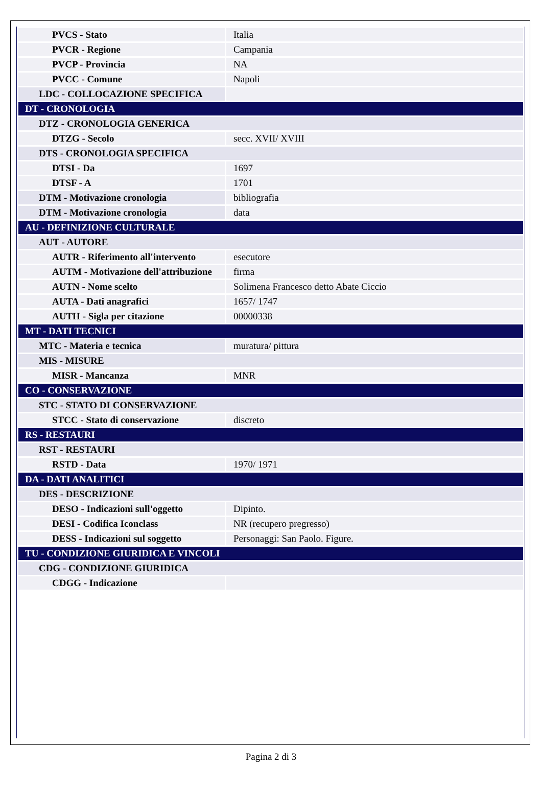| PVCS - Stato | Italia |
| PVCR - Regione | Campania |
| PVCP - Provincia | NA |
| PVCC - Comune | Napoli |
| LDC - COLLOCAZIONE SPECIFICA | |
| DT - CRONOLOGIA | |
| DTZ - CRONOLOGIA GENERICA | |
| DTZG - Secolo | secc. XVII/ XVIII |
| DTS - CRONOLOGIA SPECIFICA | |
| DTSI - Da | 1697 |
| DTSF - A | 1701 |
| DTM - Motivazione cronologia | bibliografia |
| DTM - Motivazione cronologia | data |
| AU - DEFINIZIONE CULTURALE | |
| AUT - AUTORE | |
| AUTR - Riferimento all'intervento | esecutore |
| AUTM - Motivazione dell'attribuzione | firma |
| AUTN - Nome scelto | Solimena Francesco detto Abate Ciccio |
| AUTA - Dati anagrafici | 1657/ 1747 |
| AUTH - Sigla per citazione | 00000338 |
| MT - DATI TECNICI | |
| MTC - Materia e tecnica | muratura/ pittura |
| MIS - MISURE | |
| MISR - Mancanza | MNR |
| CO - CONSERVAZIONE | |
| STC - STATO DI CONSERVAZIONE | |
| STCC - Stato di conservazione | discreto |
| RS - RESTAURI | |
| RST - RESTAURI | |
| RSTD - Data | 1970/ 1971 |
| DA - DATI ANALITICI | |
| DES - DESCRIZIONE | |
| DESO - Indicazioni sull'oggetto | Dipinto. |
| DESI - Codifica Iconclass | NR (recupero pregresso) |
| DESS - Indicazioni sul soggetto | Personaggi: San Paolo. Figure. |
| TU - CONDIZIONE GIURIDICA E VINCOLI | |
| CDG - CONDIZIONE GIURIDICA | |
| CDGG - Indicazione | |
Pagina 2 di 3